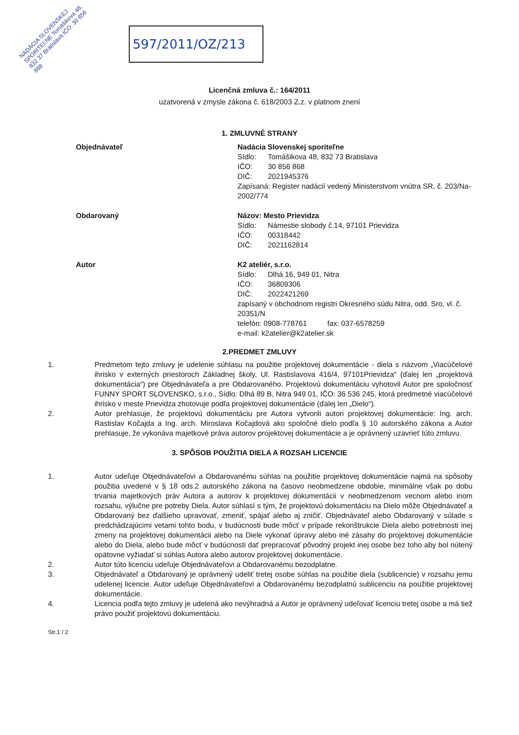NADÁCIA SLOVENSKEJ SPORITEĽNE Tomášikova 48, 832 37 Bratislava IČO: 30 856 868
597/2011/OZ/213
Licenčná zmluva č.: 164/2011
uzatvorená v zmysle zákona č. 618/2003 Z.z. v platnom znení
1. ZMLUVNÉ STRANY
Objednávateľ Nadácia Slovenskej sporiteľne
Sídlo: Tomášikova 48, 832 73 Bratislava
IČO: 30 856 868
DIČ: 2021945376
Zapísaná: Register nadácií vedený Ministerstvom vnútra SR, č. 203/Na-2002/774
Obdarovaný Názov: Mesto Prievidza
Sídlo: Námestie slobody č.14, 97101 Prievidza
IČO: 00318442
DIČ: 2021162814
Autor K2 ateliér, s.r.o.
Sídlo: Dlhá 16, 949 01, Nitra
IČO: 36809306
DIČ: 2022421269
zapísaný v obchodnom registri Okresného súdu Nitra, odd. Sro, vl. č. 20351/N
telefón: 0908-778761 fax: 037-6578259
e-mail: k2atelier@k2atelier.sk
2.PREDMET ZMLUVY
1. Predmetom tejto zmluvy je udelenie súhlasu na použitie projektovej dokumentácie - diela s názvom „Viacúčelové ihrisko v externých priestoroch Základnej školy, Ul. Rastislavova 416/4, 97101Prievidza“ (ďalej len „projektová dokumentácia“) pre Objednávateľa a pre Obdarovaného. Projektovú dokumentáciu vyhotovil Autor pre spoločnosť FUNNY SPORT SLOVENSKO, s.r.o., Sídlo: Dlhá 89 B, Nitra 949 01, IČO: 36 536 245, ktorá predmetné viacúčelové ihrisko v meste Prievidza zhotovuje podľa projektovej dokumentácie (ďalej len „Dielo“).
2. Autor prehlasuje, že projektovú dokumentáciu pre Autora vytvorili autori projektovej dokumentácie: Ing. arch. Rastislav Kočajda a Ing. arch. Miroslava Kočajdová ako spoločné dielo podľa § 10 autorského zákona a Autor prehlasuje, že vykonáva majetkové práva autorov projektovej dokumentácie a je oprávnený uzavrieť túto zmluvu.
3. SPÔSOB POUŽITIA DIELA A ROZSAH LICENCIE
1. Autor udeľuje Objednávateľovi a Obdarovanému súhlas na použitie projektovej dokumentácie najmä na spôsoby použitia uvedené v § 18 ods.2 autorského zákona na časovo neobmedzene obdobie, minimálne však po dobu trvania majetkových práv Autora a autorov k projektovej dokumentácii v neobmedzenom vecnom alebo inom rozsahu, výlučne pre potreby Diela. Autor súhlasí s tým, že projektovú dokumentáciu na Dielo môže Objednávateľ a Obdarovaný bez ďalšieho upravovať, zmeniť, spájať alebo aj zničiť. Objednávateľ alebo Obdarovaný v súlade s predchádzajúcimi vetami tohto bodu, v budúcnosti bude môcť v prípade rekonštrukcie Diela alebo potrebnosti inej zmeny na projektovej dokumentácii alebo na Diele vykonať úpravy alebo iné zásahy do projektovej dokumentácie alebo do Diela, alebo bude môcť v budúcnosti dať prepracovať pôvodný projekt inej osobe bez toho aby bol nútený opätovne vyžiadať si súhlas Autora alebo autorov projektovej dokumentácie.
2. Autor túto licenciu udeľuje Objednávateľovi a Obdarovanému bezodplatne.
3. Objednávateľ a Obdarovaný je oprávnený udeliť tretej osobe súhlas na použitie diela (sublicencie) v rozsahu jemu udelenej licencie. Autor udeľuje Objednávateľovi a Obdarovanému bezodplatnú sublicenciu na použitie projektovej dokumentácie.
4. Licencia podľa tejto zmluvy je udelená ako nevýhradná a Autor je oprávnený udeľovať licenciu tretej osobe a má tiež právo použiť projektovú dokumentáciu.
Str.1 / 2